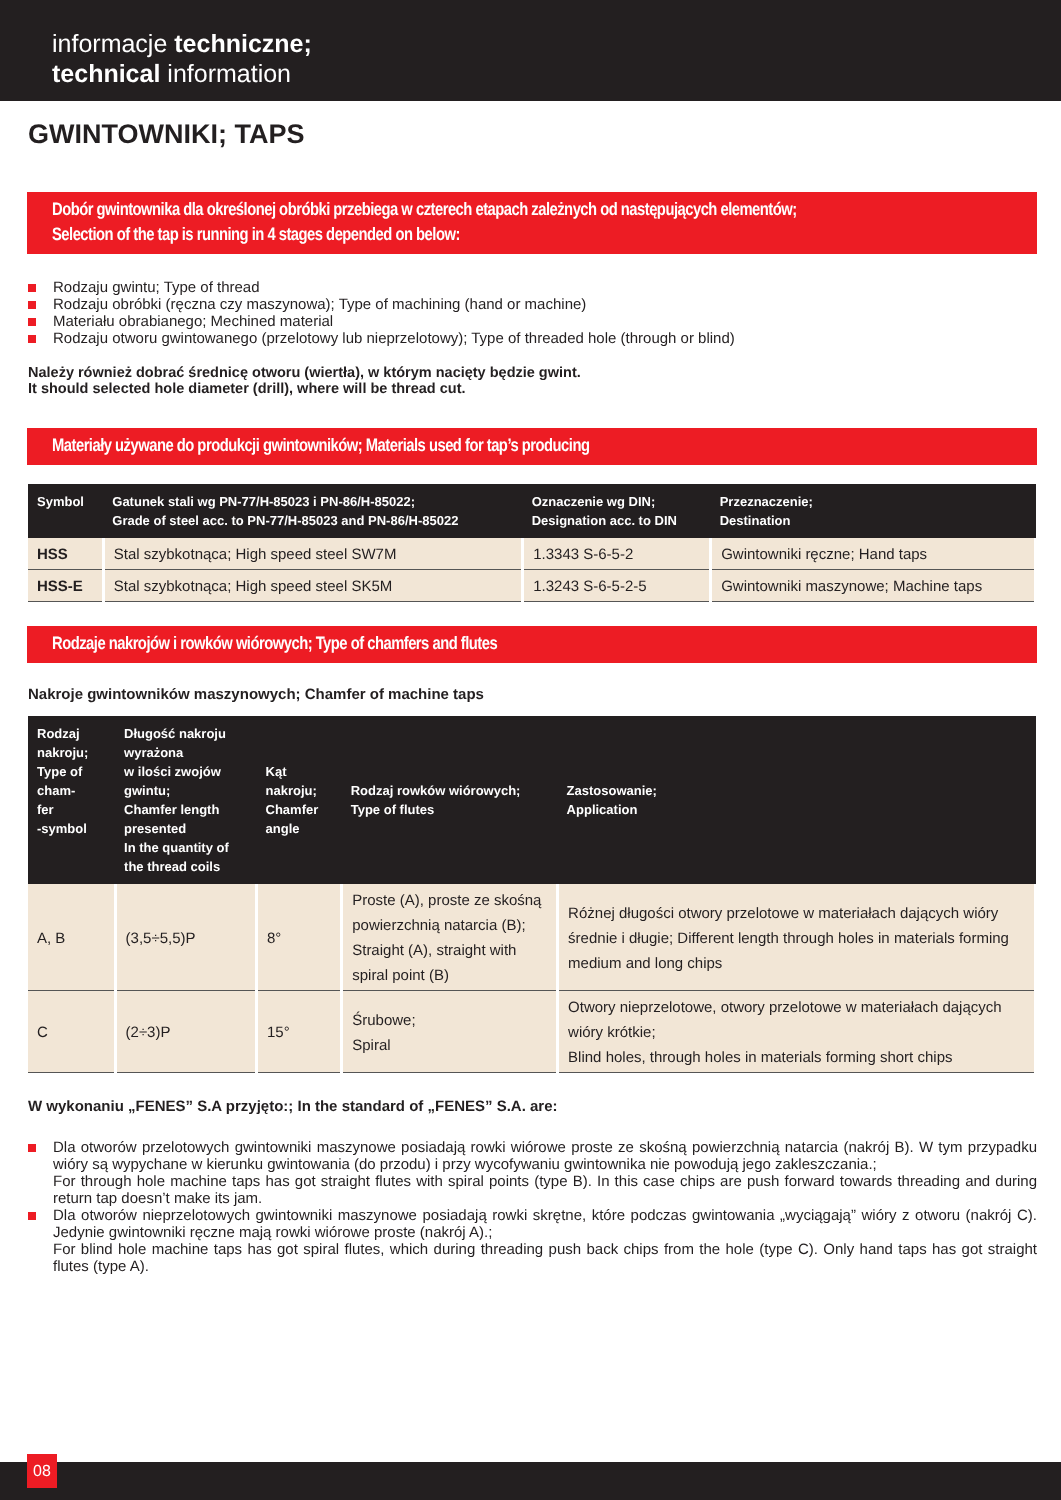informacje techniczne;
technical information
GWINTOWNIKI; TAPS
Dobór gwintownika dla określonej obróbki przebiega w czterech etapach zależnych od następujących elementów;
Selection of the tap is running in 4 stages depended on below:
Rodzaju gwintu; Type of thread
Rodzaju obróbki (ręczna czy maszynowa); Type of machining (hand or machine)
Materiału obrabianego; Mechined material
Rodzaju otworu gwintowanego (przelotowy lub nieprzelotowy); Type of threaded hole (through or blind)
Należy również dobrać średnicę otworu (wiertła), w którym nacięty będzie gwint.
It should selected hole diameter (drill), where will be thread cut.
Materiały używane do produkcji gwintowników; Materials used for tap’s producing
| Symbol | Gatunek stali wg PN-77/H-85023 i PN-86/H-85022; Grade of steel acc. to PN-77/H-85023 and PN-86/H-85022 | Oznaczenie wg DIN; Designation acc. to DIN | Przeznaczenie; Destination |
| --- | --- | --- | --- |
| HSS | Stal szybkotnąca; High speed steel SW7M | 1.3343 S-6-5-2 | Gwintowniki ręczne; Hand taps |
| HSS-E | Stal szybkotnąca; High speed steel SK5M | 1.3243 S-6-5-2-5 | Gwintowniki maszynowe; Machine taps |
Rodzaje nakrojów i rowków wiórowych; Type of chamfers and flutes
Nakroje gwintowników maszynowych; Chamfer of machine taps
| Rodzaj nakroju; Type of cham- fer -symbol | Długość nakroju wyrażona w ilości zwojów gwintu; Chamfer length presented In the quantity of the thread coils | Kąt nakroju; Chamfer angle | Rodzaj rowków wiórowych; Type of flutes | Zastosowanie; Application |
| --- | --- | --- | --- | --- |
| A, B | (3,5÷5,5)P | 8° | Proste (A), proste ze skośną powierzchnią natarcia (B); Straight (A), straight with spiral point (B) | Różnej długości otwory przelotowe w materiałach dających wióry średnie i długie; Different length through holes in materials forming medium and long chips |
| C | (2÷3)P | 15° | Śrubowe; Spiral | Otwory nieprzelotowe, otwory przelotowe w materiałach dających wióry krótkie; Blind holes, through holes in materials forming short chips |
W wykonaniu „FENES” S.A przyjęto:; In the standard of „FENES” S.A. are:
Dla otworów przelotowych gwintowniki maszynowe posiadają rowki wiórowe proste ze skośną powierzchnią natarcia (nakrój B). W tym przypadku wióry są wypychane w kierunku gwintowania (do przodu) i przy wycofywaniu gwintownika nie powodują jego zakleszczania.;
For through hole machine taps has got straight flutes with spiral points (type B). In this case chips are push forward towards threading and during return tap doesn’t make its jam.
Dla otworów nieprzelotowych gwintowniki maszynowe posiadają rowki skrętne, które podczas gwintowania „wyciągają” wióry z otworu (nakrój C). Jedynie gwintowniki ręczne mają rowki wiórowe proste (nakrój A).;
For blind hole machine taps has got spiral flutes, which during threading push back chips from the hole (type C). Only hand taps has got straight flutes (type A).
08